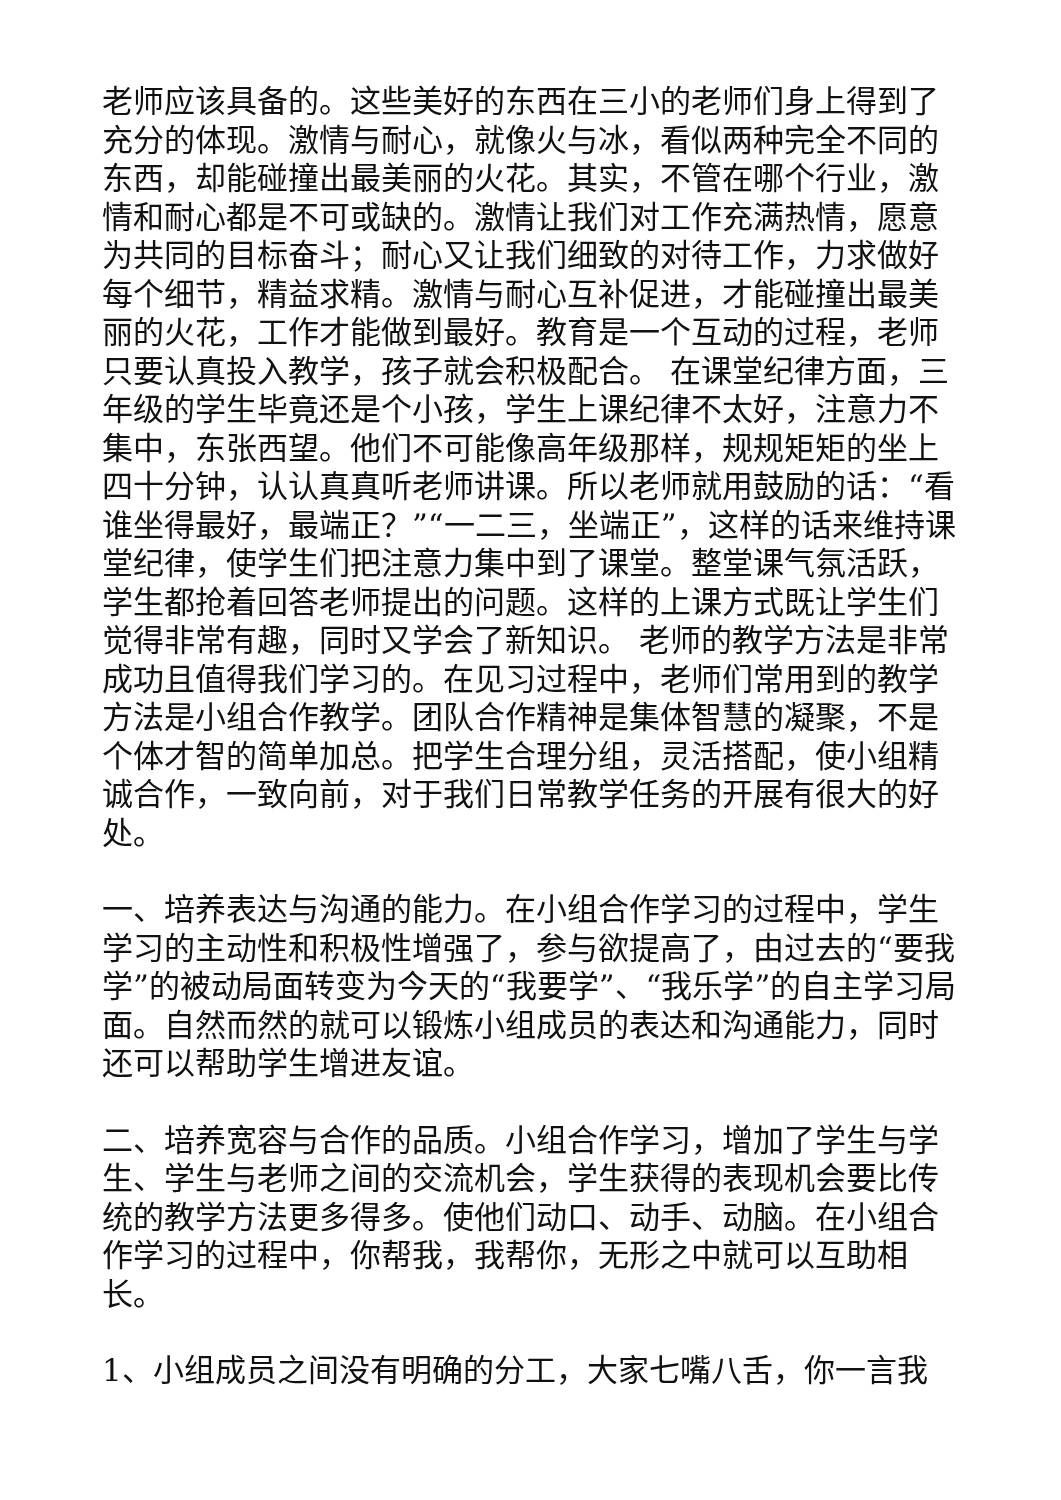老师应该具备的。这些美好的东西在三小的老师们身上得到了充分的体现。激情与耐心，就像火与冰，看似两种完全不同的东西，却能碰撞出最美丽的火花。其实，不管在哪个行业，激情和耐心都是不可或缺的。激情让我们对工作充满热情，愿意为共同的目标奋斗；耐心又让我们细致的对待工作，力求做好每个细节，精益求精。激情与耐心互补促进，才能碰撞出最美丽的火花，工作才能做到最好。教育是一个互动的过程，老师只要认真投入教学，孩子就会积极配合。 在课堂纪律方面，三年级的学生毕竟还是个小孩，学生上课纪律不太好，注意力不集中，东张西望。他们不可能像高年级那样，规规矩矩的坐上四十分钟，认认真真听老师讲课。所以老师就用鼓励的话：“看谁坐得最好，最端正？”“一二三，坐端正”，这样的话来维持课堂纪律，使学生们把注意力集中到了课堂。整堂课气氛活跃，学生都抢着回答老师提出的问题。这样的上课方式既让学生们觉得非常有趣，同时又学会了新知识。 老师的教学方法是非常成功且值得我们学习的。在见习过程中，老师们常用到的教学方法是小组合作教学。团队合作精神是集体智慧的凝聚，不是个体才智的简单加总。把学生合理分组，灵活搭配，使小组精诚合作，一致向前，对于我们日常教学任务的开展有很大的好处。
一、培养表达与沟通的能力。在小组合作学习的过程中，学生学习的主动性和积极性增强了，参与欲提高了，由过去的“要我学”的被动局面转变为今天的“我要学”、“我乐学”的自主学习局面。自然而然的就可以锻炼小组成员的表达和沟通能力，同时还可以帮助学生增进友谊。
二、培养宽容与合作的品质。小组合作学习，增加了学生与学生、学生与老师之间的交流机会，学生获得的表现机会要比传统的教学方法更多得多。使他们动口、动手、动脑。在小组合作学习的过程中，你帮我，我帮你，无形之中就可以互助相长。
1、小组成员之间没有明确的分工，大家七嘴八舌，你一言我